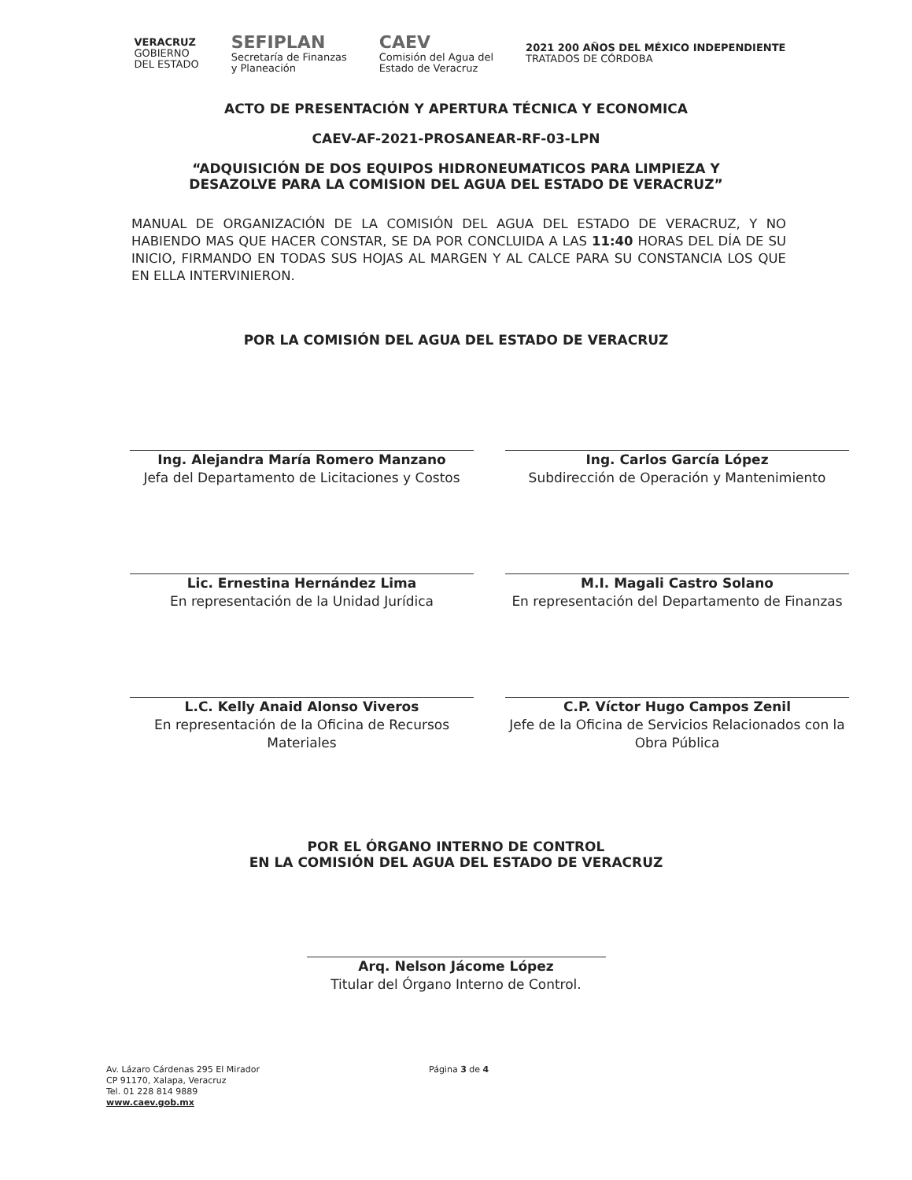VERACRUZ
GOBIERNO
DEL ESTADO
SEFIPLAN
Secretaría de Finanzas
y Planeación
CAEV
Comisión del Agua del
Estado de Veracruz
2021 200 AÑOS DEL MÉXICO INDEPENDIENTE
TRATADOS DE CÓRDOBA
ACTO DE PRESENTACIÓN Y APERTURA TÉCNICA Y ECONOMICA
CAEV-AF-2021-PROSANEAR-RF-03-LPN
“ADQUISICIÓN DE DOS EQUIPOS HIDRONEUMATICOS PARA LIMPIEZA Y DESAZOLVE PARA LA COMISION DEL AGUA DEL ESTADO DE VERACRUZ”
MANUAL DE ORGANIZACIÓN DE LA COMISIÓN DEL AGUA DEL ESTADO DE VERACRUZ, Y NO HABIENDO MAS QUE HACER CONSTAR, SE DA POR CONCLUIDA A LAS 11:40 HORAS DEL DÍA DE SU INICIO, FIRMANDO EN TODAS SUS HOJAS AL MARGEN Y AL CALCE PARA SU CONSTANCIA LOS QUE EN ELLA INTERVINIERON.
POR LA COMISIÓN DEL AGUA DEL ESTADO DE VERACRUZ
Ing. Alejandra María Romero Manzano
Jefa del Departamento de Licitaciones y Costos
Ing. Carlos García López
Subdirección de Operación y Mantenimiento
Lic. Ernestina Hernández Lima
En representación de la Unidad Jurídica
M.I. Magali Castro Solano
En representación del Departamento de Finanzas
L.C. Kelly Anaid Alonso Viveros
En representación de la Oficina de Recursos Materiales
C.P. Víctor Hugo Campos Zenil
Jefe de la Oficina de Servicios Relacionados con la Obra Pública
POR EL ÓRGANO INTERNO DE CONTROL
EN LA COMISIÓN DEL AGUA DEL ESTADO DE VERACRUZ
Arq. Nelson Jácome López
Titular del Órgano Interno de Control.
Av. Lázaro Cárdenas 295 El Mirador
CP 91170, Xalapa, Veracruz
Tel. 01 228 814 9889
www.caev.gob.mx
Página 3 de 4